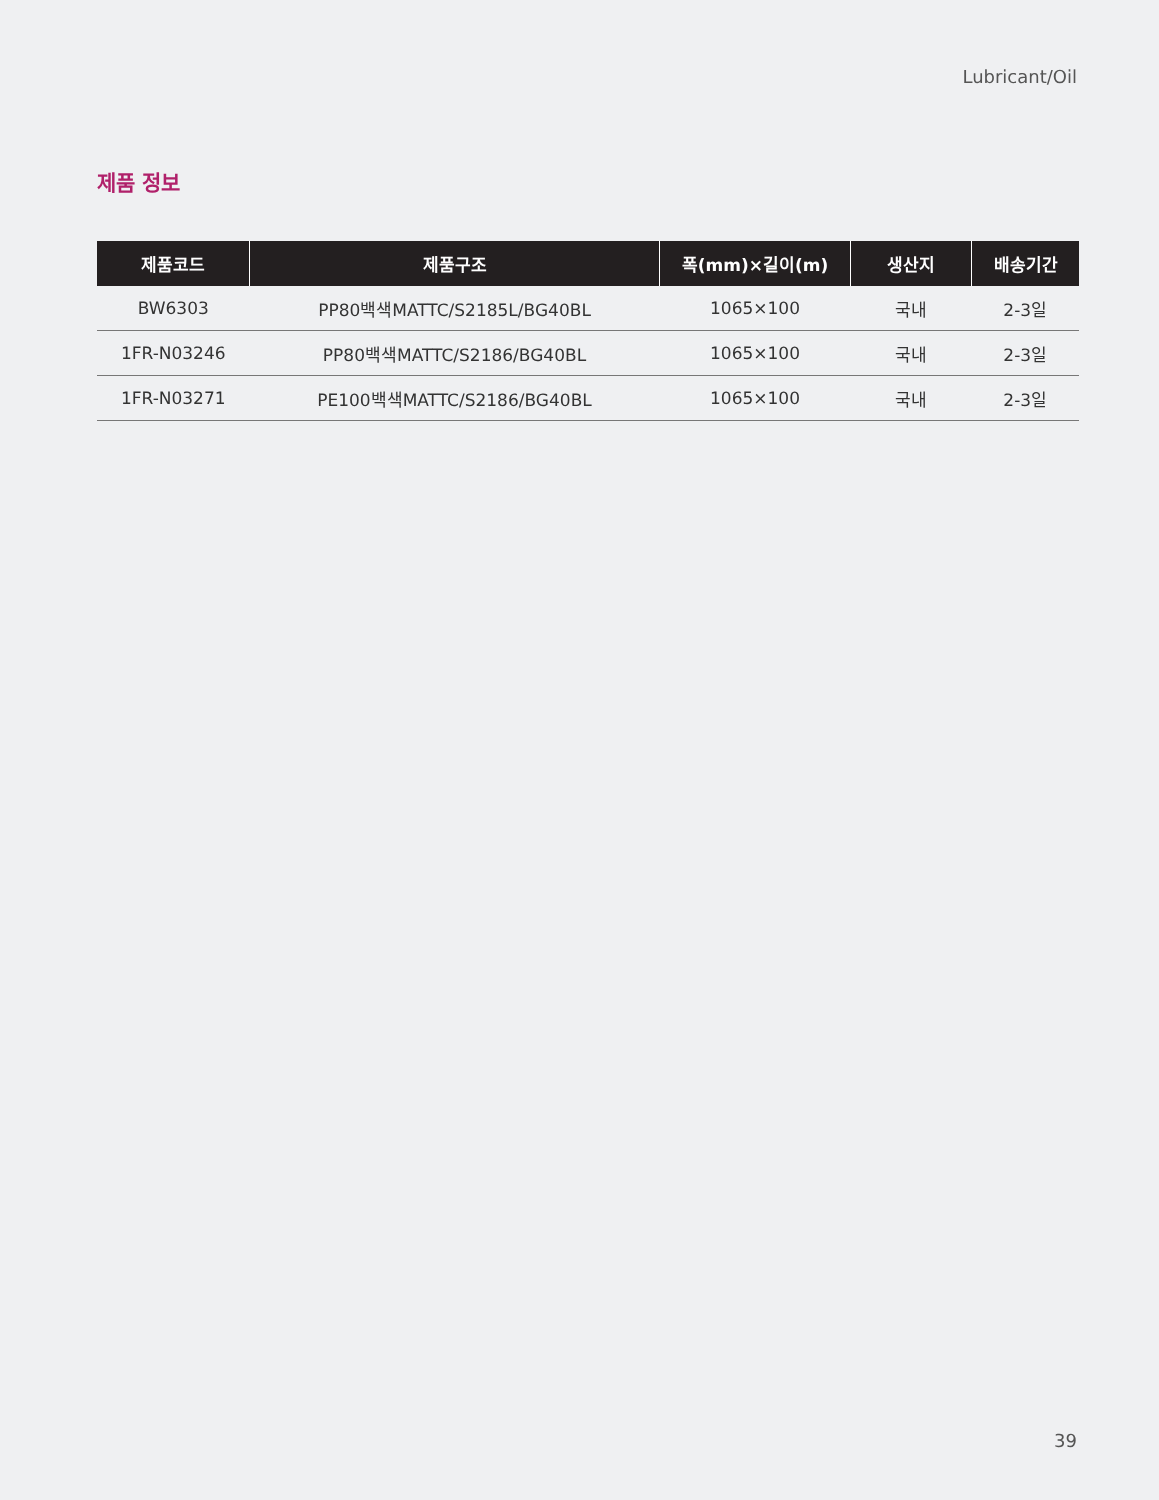Lubricant/Oil
제품 정보
| 제품코드 | 제품구조 | 폭(mm)×길이(m) | 생산지 | 배송기간 |
| --- | --- | --- | --- | --- |
| BW6303 | PP80백색MATTC/S2185L/BG40BL | 1065×100 | 국내 | 2-3일 |
| 1FR-N03246 | PP80백색MATTC/S2186/BG40BL | 1065×100 | 국내 | 2-3일 |
| 1FR-N03271 | PE100백색MATTC/S2186/BG40BL | 1065×100 | 국내 | 2-3일 |
39